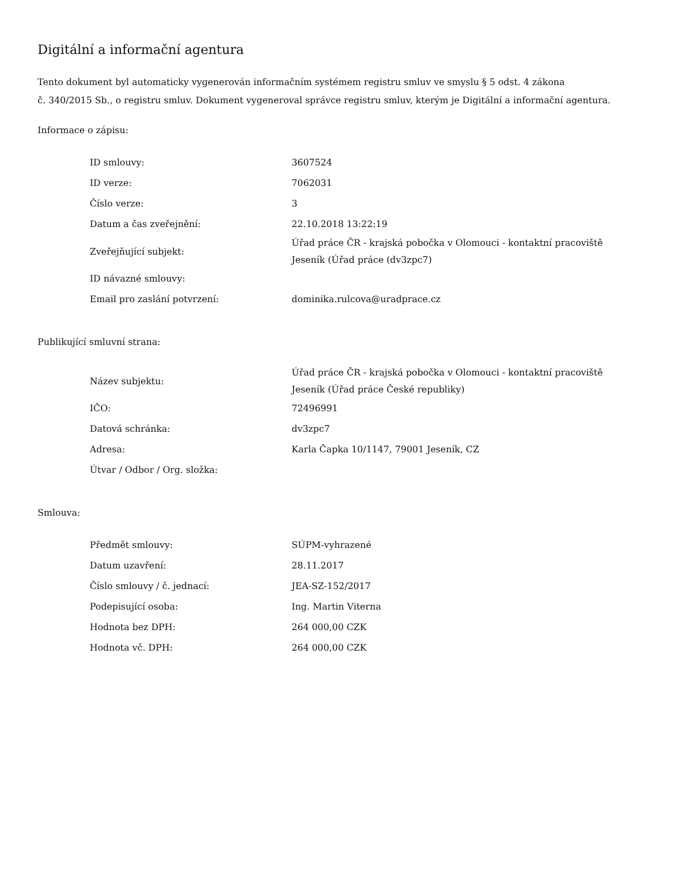Digitální a informační agentura
Tento dokument byl automaticky vygenerován informačním systémem registru smluv ve smyslu § 5 odst. 4 zákona
č. 340/2015 Sb., o registru smluv. Dokument vygeneroval správce registru smluv, kterým je Digitální a informační agentura.
Informace o zápisu:
| ID smlouvy: | 3607524 |
| ID verze: | 7062031 |
| Číslo verze: | 3 |
| Datum a čas zveřejnění: | 22.10.2018 13:22:19 |
| Zveřejňující subjekt: | Úřad práce ČR - krajská pobočka v Olomouci - kontaktní pracoviště Jeseník (Úřad práce (dv3zpc7) |
| ID návazné smlouvy: | |
| Email pro zaslání potvrzení: | dominika.rulcova@uradprace.cz |
Publikující smluvní strana:
| Název subjektu: | Úřad práce ČR - krajská pobočka v Olomouci - kontaktní pracoviště Jeseník (Úřad práce České republiky) |
| IČO: | 72496991 |
| Datová schránka: | dv3zpc7 |
| Adresa: | Karla Čapka 10/1147, 79001 Jeseník, CZ |
| Útvar / Odbor / Org. složka: | |
Smlouva:
| Předmět smlouvy: | SÚPM-vyhrazené |
| Datum uzavření: | 28.11.2017 |
| Číslo smlouvy / č. jednací: | JEA-SZ-152/2017 |
| Podepisující osoba: | Ing. Martin Viterna |
| Hodnota bez DPH: | 264 000,00 CZK |
| Hodnota vč. DPH: | 264 000,00 CZK |